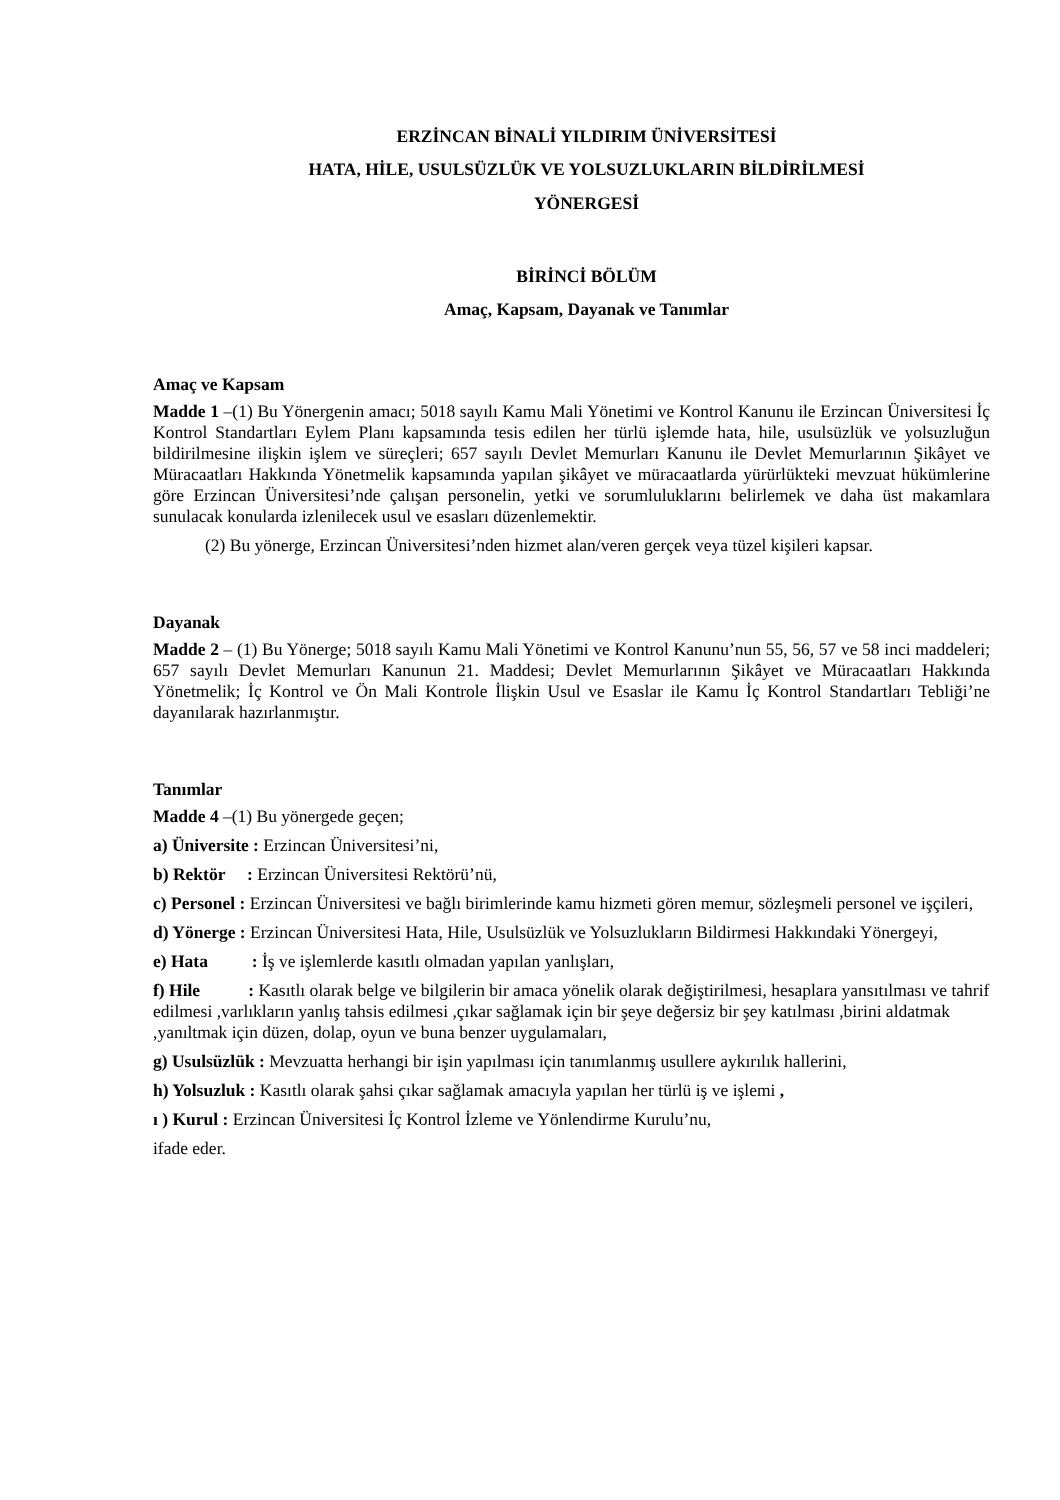ERZİNCAN BİNALİ YILDIRIM ÜNİVERSİTESİ
HATA, HİLE, USULSÜZLÜK VE YOLSUZLUKLARIN BİLDİRİLMESİ
YÖNERGESİ
BİRİNCİ BÖLÜM
Amaç, Kapsam, Dayanak ve Tanımlar
Amaç ve Kapsam
Madde 1 –(1) Bu Yönergenin amacı; 5018 sayılı Kamu Mali Yönetimi ve Kontrol Kanunu ile Erzincan Üniversitesi İç Kontrol Standartları Eylem Planı kapsamında tesis edilen her türlü işlemde hata, hile, usulsüzlük ve yolsuzluğun bildirilmesine ilişkin işlem ve süreçleri; 657 sayılı Devlet Memurları Kanunu ile Devlet Memurlarının Şikâyet ve Müracaatları Hakkında Yönetmelik kapsamında yapılan şikâyet ve müracaatlarda yürürlükteki mevzuat hükümlerine göre Erzincan Üniversitesi’nde çalışan personelin, yetki ve sorumluluklarını belirlemek ve daha üst makamlara sunulacak konularda izlenilecek usul ve esasları düzenlemektir.
(2) Bu yönerge, Erzincan Üniversitesi’nden hizmet alan/veren gerçek veya tüzel kişileri kapsar.
Dayanak
Madde 2 – (1) Bu Yönerge; 5018 sayılı Kamu Mali Yönetimi ve Kontrol Kanunu’nun 55, 56, 57 ve 58 inci maddeleri; 657 sayılı Devlet Memurları Kanunun 21. Maddesi; Devlet Memurlarının Şikâyet ve Müracaatları Hakkında Yönetmelik; İç Kontrol ve Ön Mali Kontrole İlişkin Usul ve Esaslar ile Kamu İç Kontrol Standartları Tebliği’ne dayanılarak hazırlanmıştır.
Tanımlar
Madde 4 –(1) Bu yönergede geçen;
a) Üniversite : Erzincan Üniversitesi’ni,
b) Rektör : Erzincan Üniversitesi Rektörü’nü,
c) Personel : Erzincan Üniversitesi ve bağlı birimlerinde kamu hizmeti gören memur, sözleşmeli personel ve işçileri,
d) Yönerge : Erzincan Üniversitesi Hata, Hile, Usulsüzlük ve Yolsuzlukların Bildirmesi Hakkındaki Yönergeyi,
e) Hata : İş ve işlemlerde kasıtlı olmadan yapılan yanlışları,
f) Hile : Kasıtlı olarak belge ve bilgilerin bir amaca yönelik olarak değiştirilmesi, hesaplara yansıtılması ve tahrif edilmesi ,varlıkların yanlış tahsis edilmesi ,çıkar sağlamak için bir şeye değersiz bir şey katılması ,birini aldatmak ,yanıltmak için düzen, dolap, oyun ve buna benzer uygulamaları,
g) Usulsüzlük : Mevzuatta herhangi bir işin yapılması için tanımlanmış usullere aykırılık hallerini,
h) Yolsuzluk : Kasıtlı olarak şahsi çıkar sağlamak amacıyla yapılan her türlü iş ve işlemi ,
ı ) Kurul : Erzincan Üniversitesi İç Kontrol İzleme ve Yönlendirme Kurulu’nu,
ifade eder.